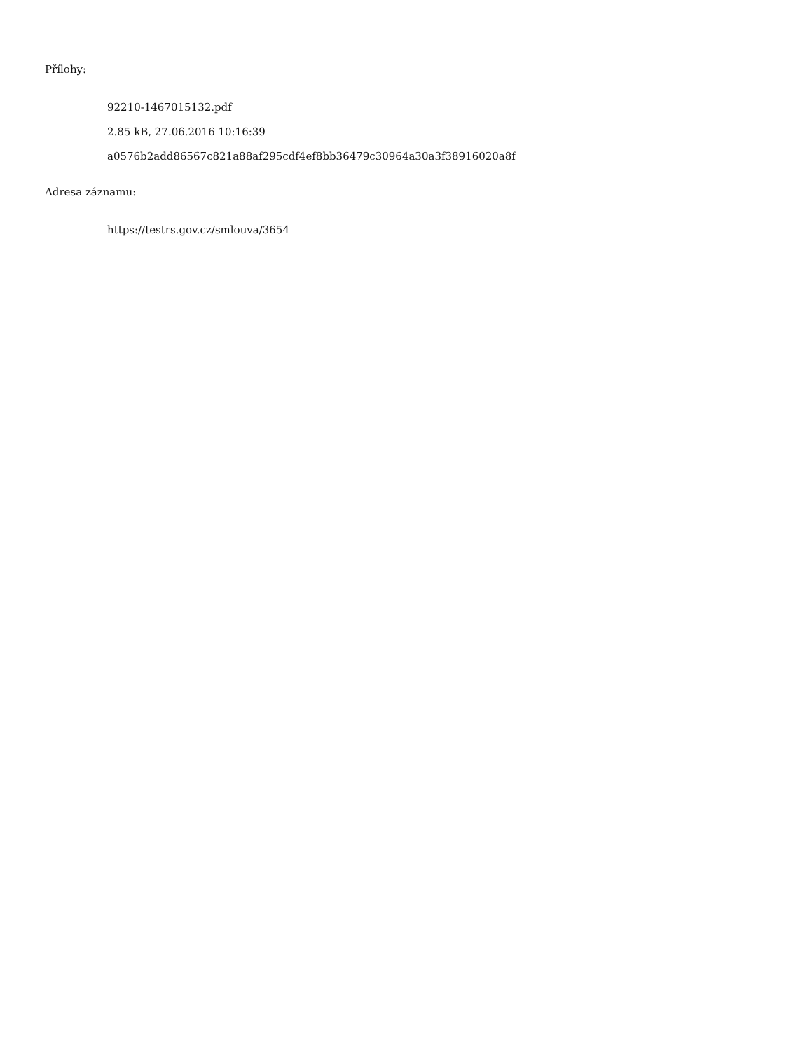Přílohy:
92210-1467015132.pdf
2.85 kB, 27.06.2016 10:16:39
a0576b2add86567c821a88af295cdf4ef8bb36479c30964a30a3f38916020a8f
Adresa záznamu:
https://testrs.gov.cz/smlouva/3654